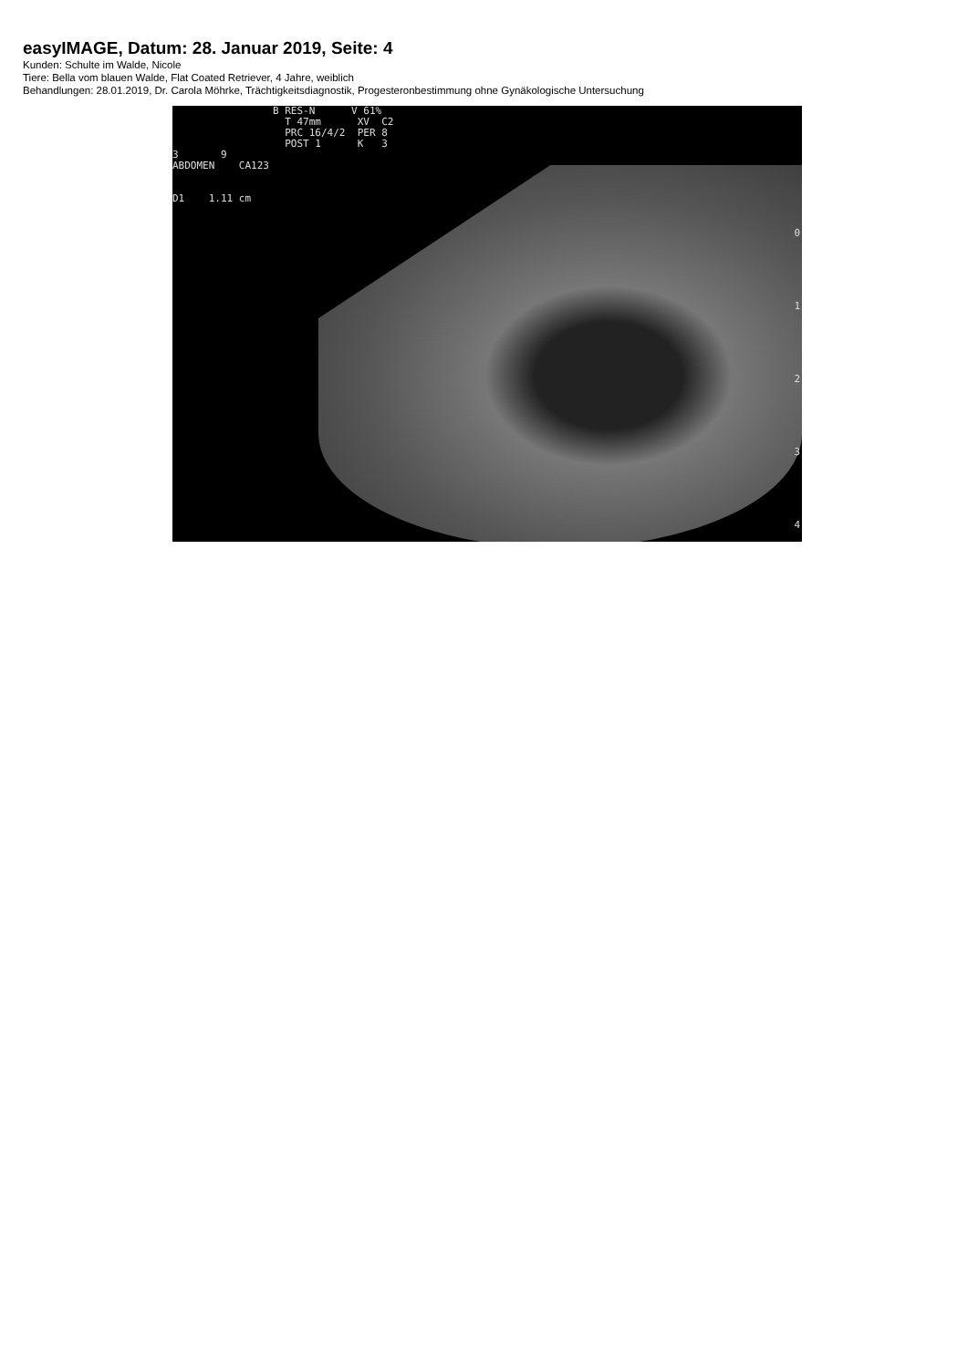easyIMAGE, Datum: 28. Januar 2019, Seite: 4
Kunden: Schulte im Walde, Nicole
Tiere: Bella vom blauen Walde, Flat Coated Retriever, 4 Jahre, weiblich
Behandlungen: 28.01.2019, Dr. Carola Möhrke, Trächtigkeitsdiagnostik, Progesteronbestimmung ohne Gynäkologische Untersuchung
B RES-N V 61% T 47mm XV C2 PRC 16/4/2 PER 8 POST 1 K 3
3 9 ABDOMEN CA123 D1 1.11 cm
0 1 2 3 4